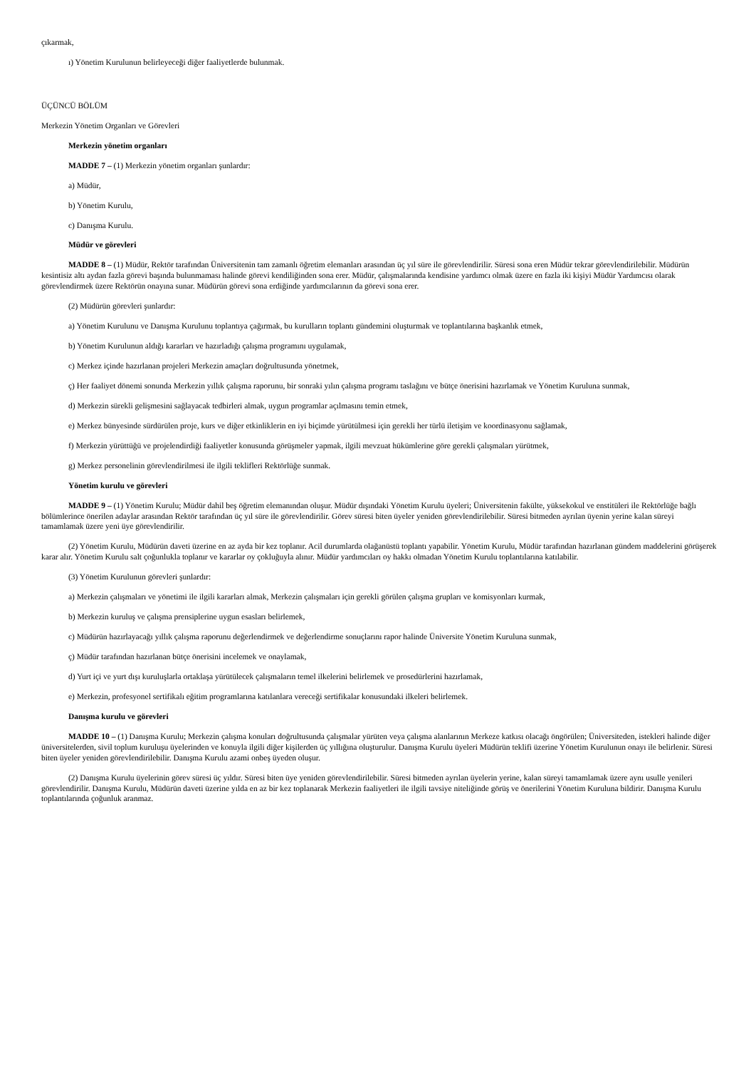çıkarmak,
ı) Yönetim Kurulunun belirleyeceği diğer faaliyetlerde bulunmak.
ÜÇÜNCÜ BÖLÜM
Merkezin Yönetim Organları ve Görevleri
Merkezin yönetim organları
MADDE 7 – (1) Merkezin yönetim organları şunlardır:
a) Müdür,
b) Yönetim Kurulu,
c) Danışma Kurulu.
Müdür ve görevleri
MADDE 8 – (1) Müdür, Rektör tarafından Üniversitenin tam zamanlı öğretim elemanları arasından üç yıl süre ile görevlendirilir. Süresi sona eren Müdür tekrar görevlendirilebilir. Müdürün kesintisiz altı aydan fazla görevi başında bulunmaması halinde görevi kendiliğinden sona erer. Müdür, çalışmalarında kendisine yardımcı olmak üzere en fazla iki kişiyi Müdür Yardımcısı olarak görevlendirmek üzere Rektörün onayına sunar. Müdürün görevi sona erdiğinde yardımcılarının da görevi sona erer.
(2) Müdürün görevleri şunlardır:
a) Yönetim Kurulunu ve Danışma Kurulunu toplantıya çağırmak, bu kurulların toplantı gündemini oluşturmak ve toplantılarına başkanlık etmek,
b) Yönetim Kurulunun aldığı kararları ve hazırladığı çalışma programını uygulamak,
c) Merkez içinde hazırlanan projeleri Merkezin amaçları doğrultusunda yönetmek,
ç) Her faaliyet dönemi sonunda Merkezin yıllık çalışma raporunu, bir sonraki yılın çalışma programı taslağını ve bütçe önerisini hazırlamak ve Yönetim Kuruluna sunmak,
d) Merkezin sürekli gelişmesini sağlayacak tedbirleri almak, uygun programlar açılmasını temin etmek,
e) Merkez bünyesinde sürdürülen proje, kurs ve diğer etkinliklerin en iyi biçimde yürütülmesi için gerekli her türlü iletişim ve koordinasyonu sağlamak,
f) Merkezin yürüttüğü ve projelendirdiği faaliyetler konusunda görüşmeler yapmak, ilgili mevzuat hükümlerine göre gerekli çalışmaları yürütmek,
g) Merkez personelinin görevlendirilmesi ile ilgili teklifleri Rektörlüğe sunmak.
Yönetim kurulu ve görevleri
MADDE 9 – (1) Yönetim Kurulu; Müdür dahil beş öğretim elemanından oluşur. Müdür dışındaki Yönetim Kurulu üyeleri; Üniversitenin fakülte, yüksekokul ve enstitüleri ile Rektörlüğe bağlı bölümlerince önerilen adaylar arasından Rektör tarafından üç yıl süre ile görevlendirilir. Görev süresi biten üyeler yeniden görevlendirilebilir. Süresi bitmeden ayrılan üyenin yerine kalan süreyi tamamlamak üzere yeni üye görevlendirilir.
(2) Yönetim Kurulu, Müdürün daveti üzerine en az ayda bir kez toplanır. Acil durumlarda olağanüstü toplantı yapabilir. Yönetim Kurulu, Müdür tarafından hazırlanan gündem maddelerini görüşerek karar alır. Yönetim Kurulu salt çoğunlukla toplanır ve kararlar oy çokluğuyla alınır. Müdür yardımcıları oy hakkı olmadan Yönetim Kurulu toplantılarına katılabilir.
(3) Yönetim Kurulunun görevleri şunlardır:
a) Merkezin çalışmaları ve yönetimi ile ilgili kararları almak, Merkezin çalışmaları için gerekli görülen çalışma grupları ve komisyonları kurmak,
b) Merkezin kuruluş ve çalışma prensiplerine uygun esasları belirlemek,
c) Müdürün hazırlayacağı yıllık çalışma raporunu değerlendirmek ve değerlendirme sonuçlarını rapor halinde Üniversite Yönetim Kuruluna sunmak,
ç) Müdür tarafından hazırlanan bütçe önerisini incelemek ve onaylamak,
d) Yurt içi ve yurt dışı kuruluşlarla ortaklaşa yürütülecek çalışmaların temel ilkelerini belirlemek ve prosedürlerini hazırlamak,
e) Merkezin, profesyonel sertifikalı eğitim programlarına katılanlara vereceği sertifikalar konusundaki ilkeleri belirlemek.
Danışma kurulu ve görevleri
MADDE 10 – (1) Danışma Kurulu; Merkezin çalışma konuları doğrultusunda çalışmalar yürüten veya çalışma alanlarının Merkeze katkısı olacağı öngörülen; Üniversiteden, istekleri halinde diğer üniversitelerden, sivil toplum kuruluşu üyelerinden ve konuyla ilgili diğer kişilerden üç yıllığına oluşturulur. Danışma Kurulu üyeleri Müdürün teklifi üzerine Yönetim Kurulunun onayı ile belirlenir. Süresi biten üyeler yeniden görevlendirilebilir. Danışma Kurulu azami onbeş üyeden oluşur.
(2) Danışma Kurulu üyelerinin görev süresi üç yıldır. Süresi biten üye yeniden görevlendirilebilir. Süresi bitmeden ayrılan üyelerin yerine, kalan süreyi tamamlamak üzere aynı usulle yenileri görevlendirilir. Danışma Kurulu, Müdürün daveti üzerine yılda en az bir kez toplanarak Merkezin faaliyetleri ile ilgili tavsiye niteliğinde görüş ve önerilerini Yönetim Kuruluna bildirir. Danışma Kurulu toplantılarında çoğunluk aranmaz.